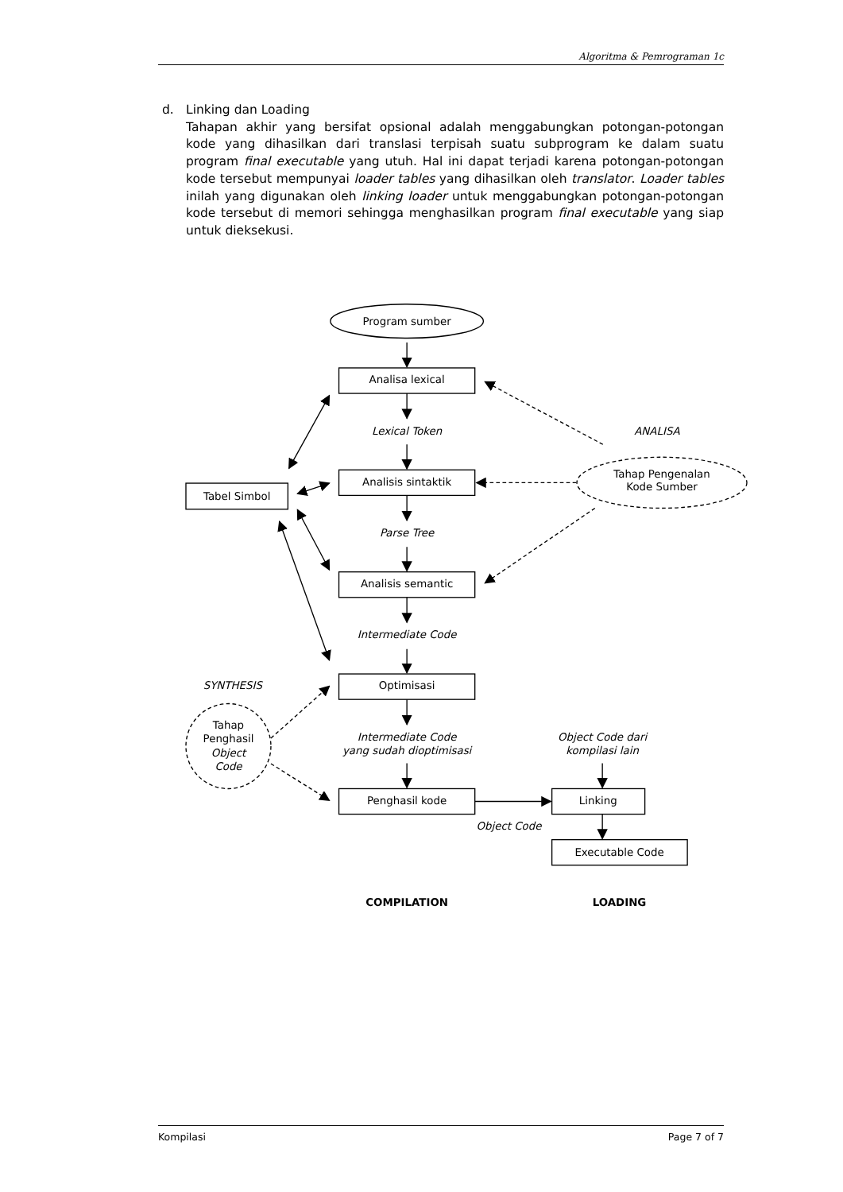Algoritma & Pemrograman 1c
d. Linking dan Loading
Tahapan akhir yang bersifat opsional adalah menggabungkan potongan-potongan kode yang dihasilkan dari translasi terpisah suatu subprogram ke dalam suatu program final executable yang utuh. Hal ini dapat terjadi karena potongan-potongan kode tersebut mempunyai loader tables yang dihasilkan oleh translator. Loader tables inilah yang digunakan oleh linking loader untuk menggabungkan potongan-potongan kode tersebut di memori sehingga menghasilkan program final executable yang siap untuk dieksekusi.
Program sumber
Analisa lexical
Lexical Token
ANALISA
Tabel Simbol
Analisis sintaktik
Tahap Pengenalan
Kode Sumber
Parse Tree
Analisis semantic
Intermediate Code
SYNTHESIS
Optimisasi
Tahap
Penghasil
Object
Code
Intermediate Code
yang sudah dioptimisasi
Object Code dari
kompilasi lain
Penghasil kode
Linking
Object Code
Executable Code
COMPILATION
LOADING
Kompilasi Page 7 of 7